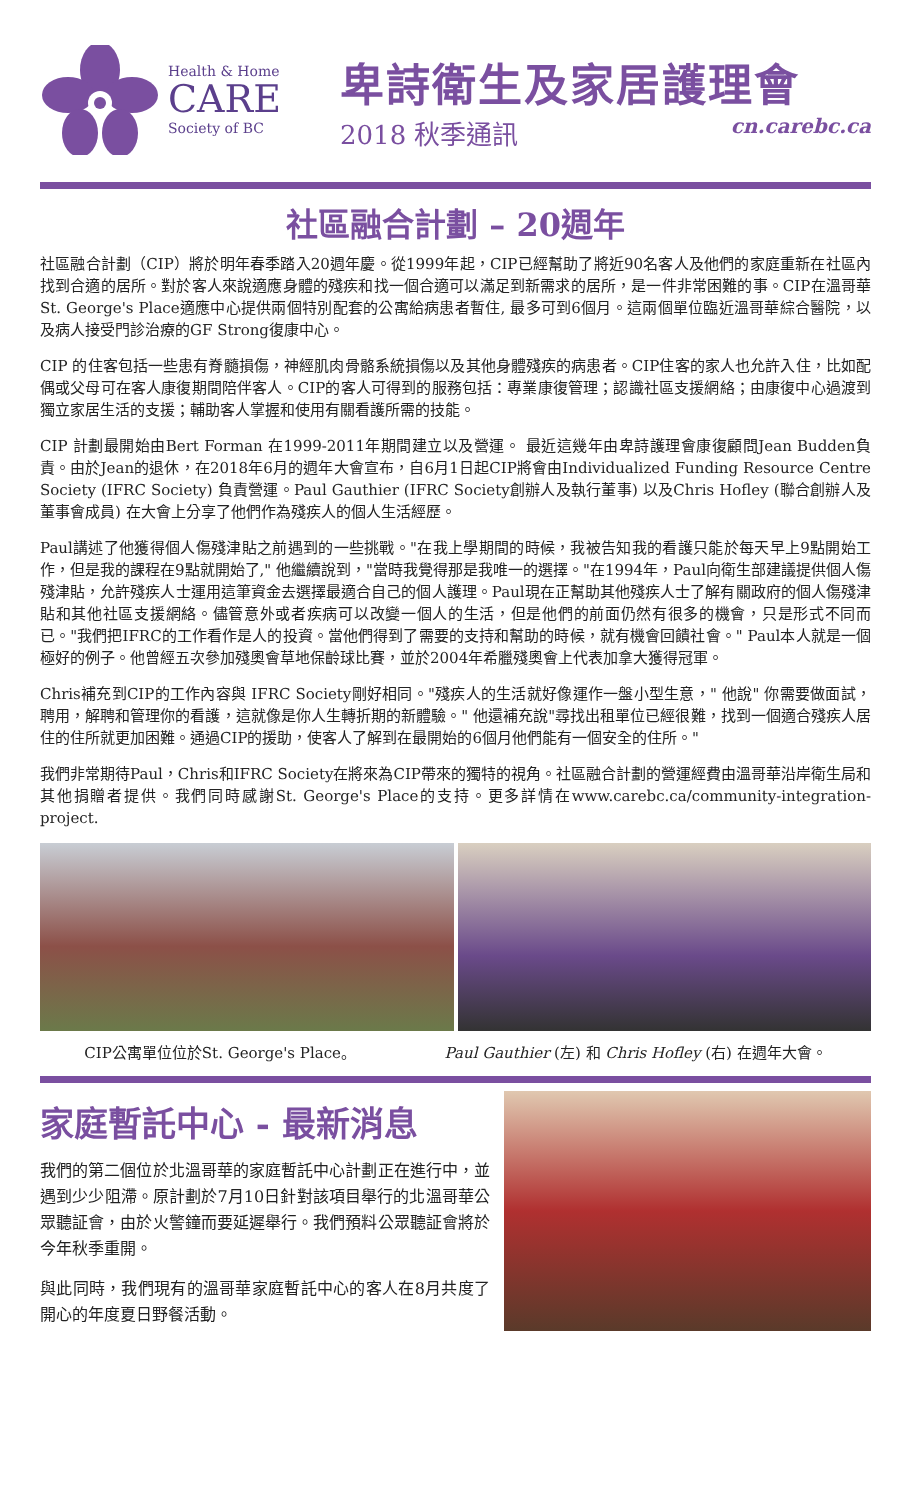Health & Home
CARE
Society of BC
卑詩衛生及家居護理會
2018 秋季通訊 cn.carebc.ca
社區融合計劃 – 20週年
社區融合計劃（CIP）將於明年春季踏入20週年慶。從1999年起，CIP已經幫助了將近90名客人及他們的家庭重新在社區內找到合適的居所。對於客人來說適應身體的殘疾和找一個合適可以滿足到新需求的居所，是一件非常困難的事。CIP在溫哥華St. George's Place適應中心提供兩個特別配套的公寓給病患者暫住, 最多可到6個月。這兩個單位臨近溫哥華綜合醫院，以及病人接受門診治療的GF Strong復康中心。
CIP 的住客包括一些患有脊髓損傷，神經肌肉骨骼系統損傷以及其他身體殘疾的病患者。CIP住客的家人也允許入住，比如配偶或父母可在客人康復期間陪伴客人。CIP的客人可得到的服務包括：專業康復管理；認識社區支援網絡；由康復中心過渡到獨立家居生活的支援；輔助客人掌握和使用有關看護所需的技能。
CIP 計劃最開始由Bert Forman 在1999-2011年期間建立以及營運。 最近這幾年由卑詩護理會康復顧問Jean Budden負責。由於Jean的退休，在2018年6月的週年大會宣布，自6月1日起CIP將會由Individualized Funding Resource Centre Society (IFRC Society) 負責營運。Paul Gauthier (IFRC Society創辦人及執行董事) 以及Chris Hofley (聯合創辦人及董事會成員) 在大會上分享了他們作為殘疾人的個人生活經歷。
Paul講述了他獲得個人傷殘津貼之前遇到的一些挑戰。"在我上學期間的時候，我被告知我的看護只能於每天早上9點開始工作，但是我的課程在9點就開始了," 他繼續說到，"當時我覺得那是我唯一的選擇。"在1994年，Paul向衛生部建議提供個人傷殘津貼，允許殘疾人士運用這筆資金去選擇最適合自己的個人護理。Paul現在正幫助其他殘疾人士了解有關政府的個人傷殘津貼和其他社區支援網絡。儘管意外或者疾病可以改變一個人的生活，但是他們的前面仍然有很多的機會，只是形式不同而已。"我們把IFRC的工作看作是人的投資。當他們得到了需要的支持和幫助的時候，就有機會回饋社會。" Paul本人就是一個極好的例子。他曾經五次參加殘奧會草地保齡球比賽，並於2004年希臘殘奧會上代表加拿大獲得冠軍。
Chris補充到CIP的工作內容與 IFRC Society剛好相同。"殘疾人的生活就好像運作一盤小型生意，" 他說" 你需要做面試，聘用，解聘和管理你的看護，這就像是你人生轉折期的新體驗。" 他還補充說"尋找出租單位已經很難，找到一個適合殘疾人居住的住所就更加困難。通過CIP的援助，使客人了解到在最開始的6個月他們能有一個安全的住所。"
我們非常期待Paul，Chris和IFRC Society在將來為CIP帶來的獨特的視角。社區融合計劃的營運經費由溫哥華沿岸衛生局和其他捐贈者提供。我們同時感謝St. George's Place的支持。更多詳情在www.carebc.ca/community-integration-project.
CIP公寓單位位於St. George's Place。 Paul Gauthier (左) 和 Chris Hofley (右) 在週年大會。
家庭暫託中心 - 最新消息
我們的第二個位於北溫哥華的家庭暫託中心計劃正在進行中，並遇到少少阻滯。原計劃於7月10日針對該項目舉行的北溫哥華公眾聽証會，由於火警鐘而要延遲舉行。我們預料公眾聽証會將於今年秋季重開。
與此同時，我們現有的溫哥華家庭暫託中心的客人在8月共度了開心的年度夏日野餐活動。